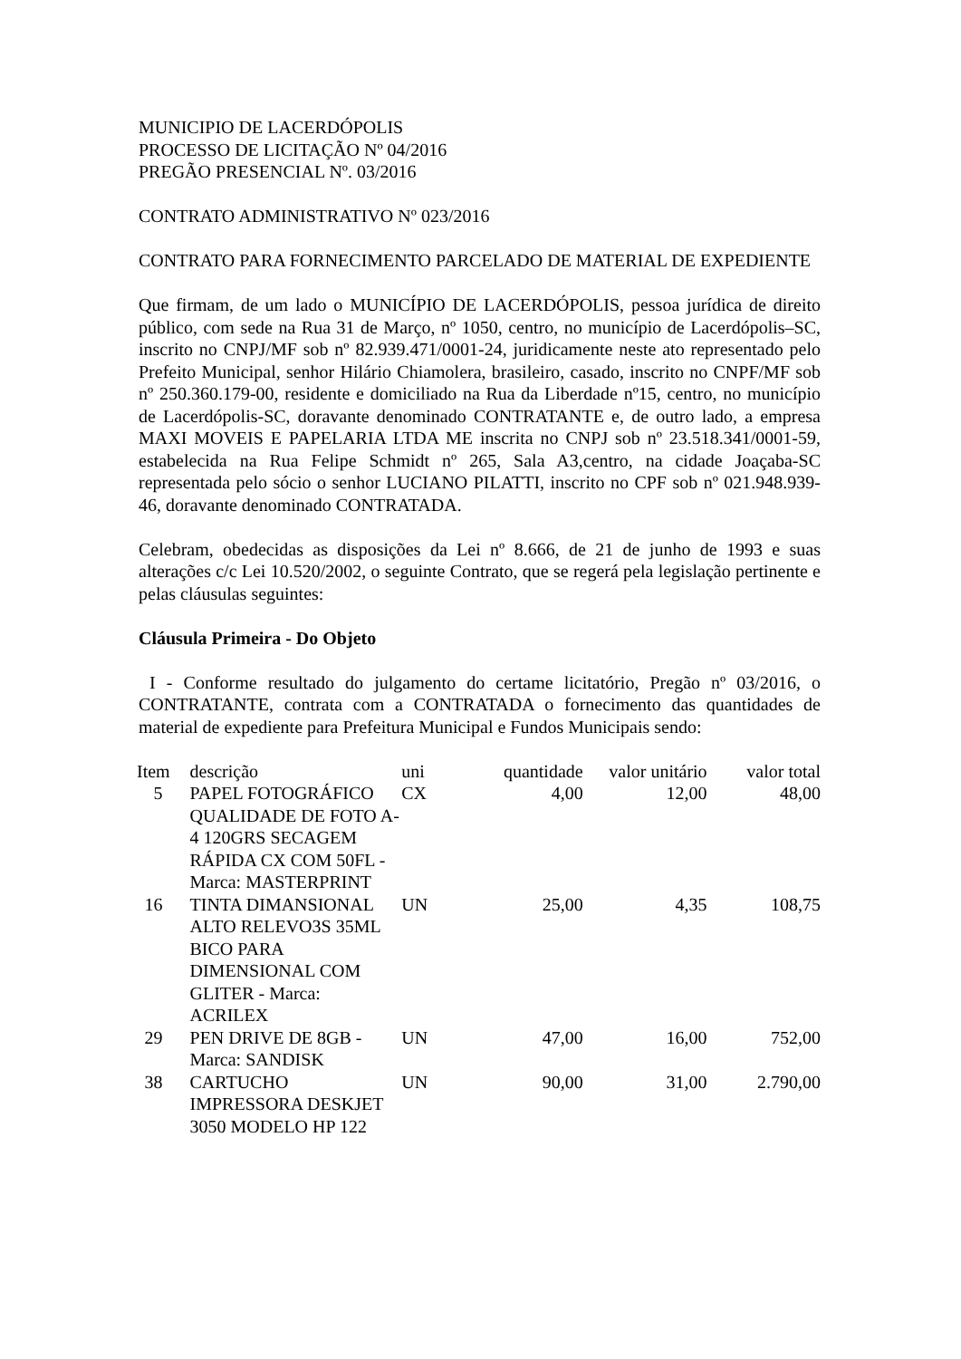MUNICIPIO DE LACERDÓPOLIS
PROCESSO DE LICITAÇÃO Nº 04/2016
PREGÃO PRESENCIAL Nº. 03/2016
CONTRATO ADMINISTRATIVO Nº 023/2016
CONTRATO PARA FORNECIMENTO PARCELADO DE MATERIAL DE EXPEDIENTE
Que firmam, de um lado o MUNICÍPIO DE LACERDÓPOLIS, pessoa jurídica de direito público, com sede na Rua 31 de Março, nº 1050, centro, no município de Lacerdópolis–SC, inscrito no CNPJ/MF sob nº 82.939.471/0001-24, juridicamente neste ato representado pelo Prefeito Municipal, senhor Hilário Chiamolera, brasileiro, casado, inscrito no CNPF/MF sob nº 250.360.179-00, residente e domiciliado na Rua da Liberdade nº15, centro, no município de Lacerdópolis-SC, doravante denominado CONTRATANTE e, de outro lado, a empresa MAXI MOVEIS E PAPELARIA LTDA ME inscrita no CNPJ sob nº 23.518.341/0001-59, estabelecida na Rua Felipe Schmidt nº 265, Sala A3,centro, na cidade Joaçaba-SC representada pelo sócio o senhor LUCIANO PILATTI, inscrito no CPF sob nº 021.948.939-46, doravante denominado CONTRATADA.
Celebram, obedecidas as disposições da Lei nº 8.666, de 21 de junho de 1993 e suas alterações c/c Lei 10.520/2002, o seguinte Contrato, que se regerá pela legislação pertinente e pelas cláusulas seguintes:
Cláusula Primeira - Do Objeto
I - Conforme resultado do julgamento do certame licitatório, Pregão nº 03/2016, o CONTRATANTE, contrata com a CONTRATADA o fornecimento das quantidades de material de expediente para Prefeitura Municipal e Fundos Municipais sendo:
| Item | descrição | uni | quantidade | valor unitário | valor total |
| --- | --- | --- | --- | --- | --- |
| 5 | PAPEL FOTOGRÁFICO QUALIDADE DE FOTO A-4 120GRS SECAGEM RÁPIDA CX COM 50FL - Marca: MASTERPRINT | CX | 4,00 | 12,00 | 48,00 |
| 16 | TINTA DIMANSIONAL ALTO RELEVO3S 35ML BICO PARA DIMENSIONAL COM GLITER - Marca: ACRILEX | UN | 25,00 | 4,35 | 108,75 |
| 29 | PEN DRIVE DE 8GB - Marca: SANDISK | UN | 47,00 | 16,00 | 752,00 |
| 38 | CARTUCHO IMPRESSORA DESKJET 3050 MODELO HP 122 | UN | 90,00 | 31,00 | 2.790,00 |